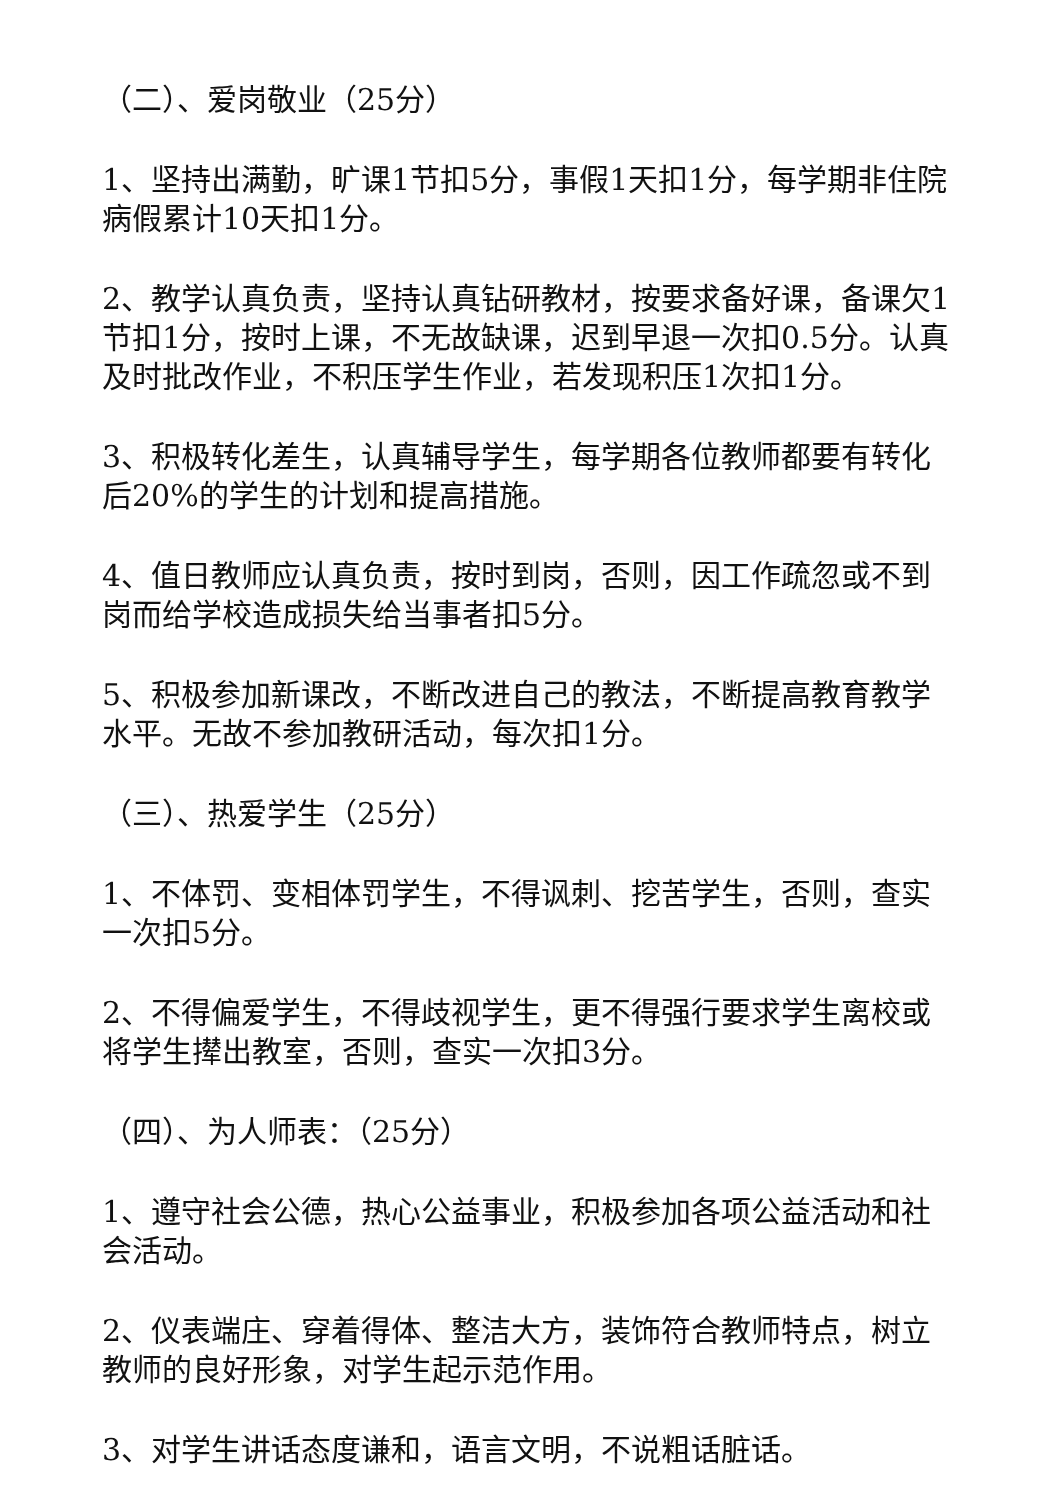（二）、爱岗敬业（25分）
1、坚持出满勤，旷课1节扣5分，事假1天扣1分，每学期非住院病假累计10天扣1分。
2、教学认真负责，坚持认真钻研教材，按要求备好课，备课欠1节扣1分，按时上课，不无故缺课，迟到早退一次扣0.5分。认真及时批改作业，不积压学生作业，若发现积压1次扣1分。
3、积极转化差生，认真辅导学生，每学期各位教师都要有转化后20%的学生的计划和提高措施。
4、值日教师应认真负责，按时到岗，否则，因工作疏忽或不到岗而给学校造成损失给当事者扣5分。
5、积极参加新课改，不断改进自己的教法，不断提高教育教学水平。无故不参加教研活动，每次扣1分。
（三）、热爱学生（25分）
1、不体罚、变相体罚学生，不得讽刺、挖苦学生，否则，查实一次扣5分。
2、不得偏爱学生，不得歧视学生，更不得强行要求学生离校或将学生撵出教室，否则，查实一次扣3分。
（四）、为人师表：（25分）
1、遵守社会公德，热心公益事业，积极参加各项公益活动和社会活动。
2、仪表端庄、穿着得体、整洁大方，装饰符合教师特点，树立教师的良好形象，对学生起示范作用。
3、对学生讲话态度谦和，语言文明，不说粗话脏话。